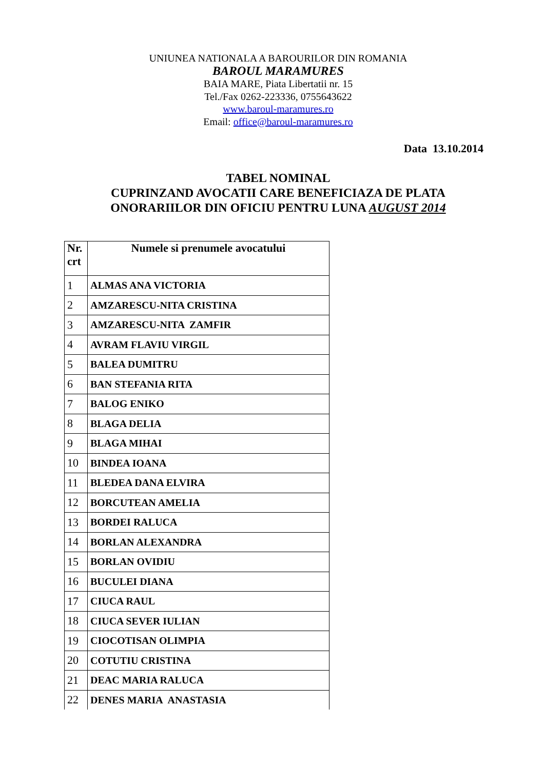UNIUNEA NATIONALA A BAROURILOR DIN ROMANIA
BAROUL MARAMURES
BAIA MARE, Piata Libertatii nr. 15
Tel./Fax 0262-223336, 0755643622
www.baroul-maramures.ro
Email: office@baroul-maramures.ro
Data 13.10.2014
TABEL NOMINAL
CUPRINZAND AVOCATII CARE BENEFICIAZA DE PLATA
ONORARIILOR DIN OFICIU PENTRU LUNA AUGUST 2014
| Nr. crt | Numele si prenumele avocatului |
| --- | --- |
| 1 | ALMAS ANA VICTORIA |
| 2 | AMZARESCU-NITA CRISTINA |
| 3 | AMZARESCU-NITA ZAMFIR |
| 4 | AVRAM FLAVIU VIRGIL |
| 5 | BALEA DUMITRU |
| 6 | BAN STEFANIA RITA |
| 7 | BALOG ENIKO |
| 8 | BLAGA DELIA |
| 9 | BLAGA MIHAI |
| 10 | BINDEA IOANA |
| 11 | BLEDEA DANA ELVIRA |
| 12 | BORCUTEAN AMELIA |
| 13 | BORDEI RALUCA |
| 14 | BORLAN ALEXANDRA |
| 15 | BORLAN OVIDIU |
| 16 | BUCULEI DIANA |
| 17 | CIUCA RAUL |
| 18 | CIUCA SEVER IULIAN |
| 19 | CIOCOTISAN OLIMPIA |
| 20 | COTUTIU CRISTINA |
| 21 | DEAC MARIA RALUCA |
| 22 | DENES MARIA ANASTASIA |